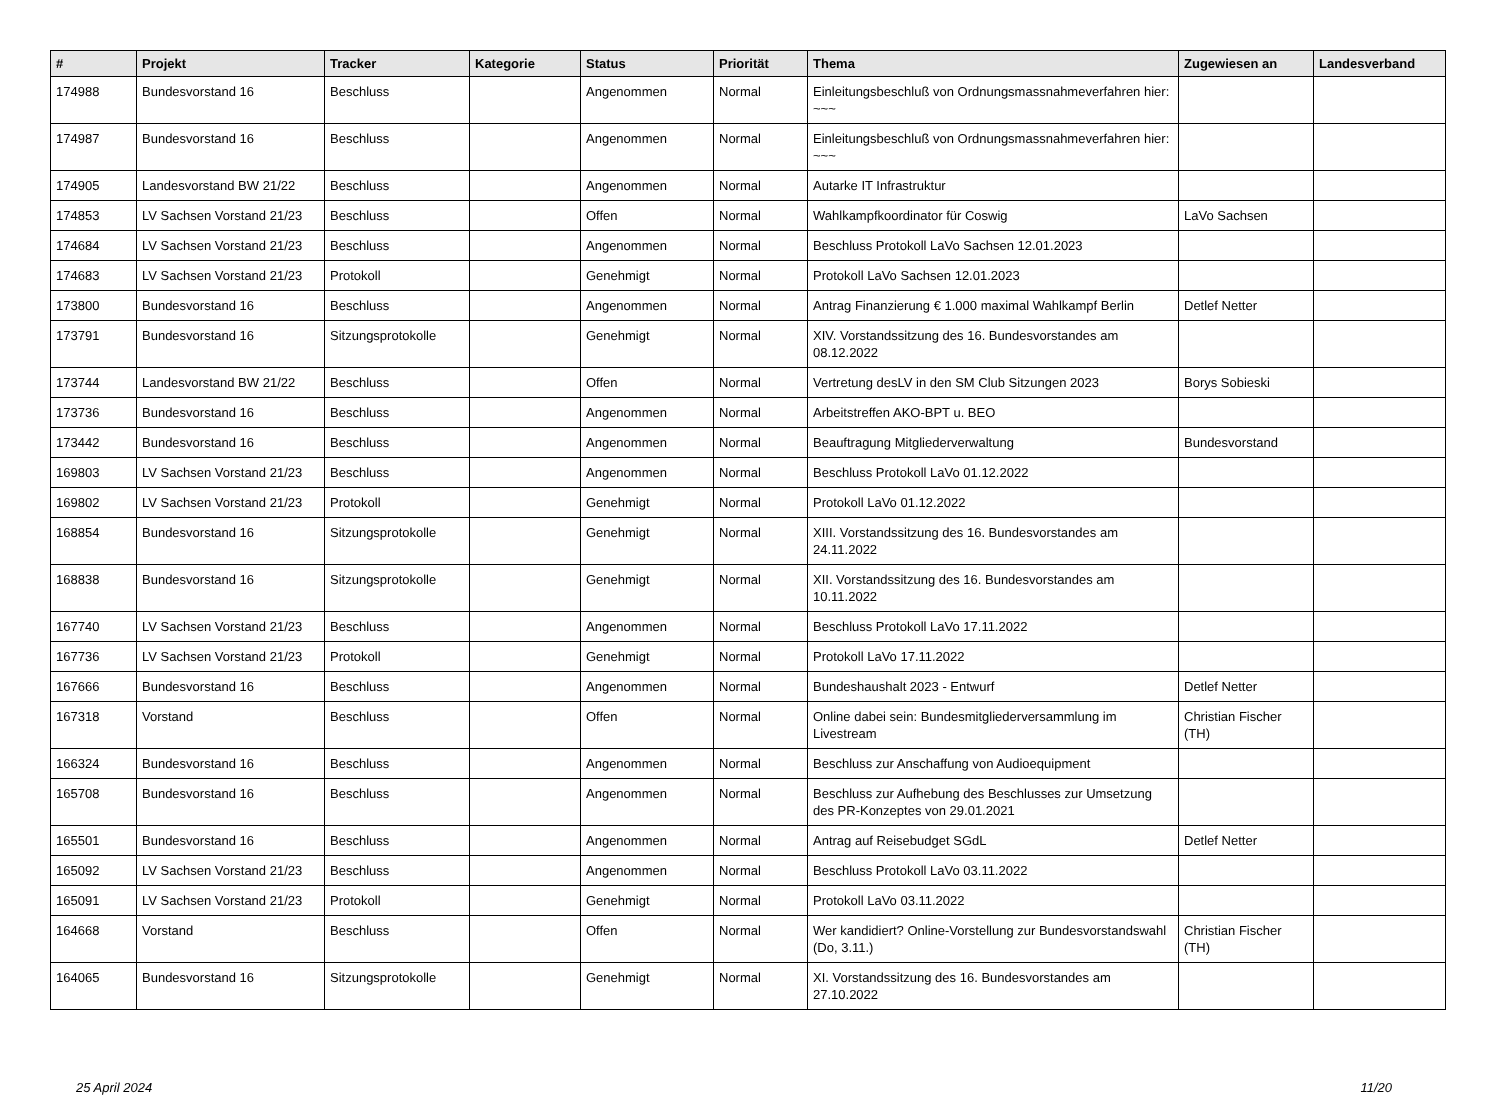| # | Projekt | Tracker | Kategorie | Status | Priorität | Thema | Zugewiesen an | Landesverband |
| --- | --- | --- | --- | --- | --- | --- | --- | --- |
| 174988 | Bundesvorstand 16 | Beschluss | | Angenommen | Normal | Einleitungsbeschluß von Ordnungsmassnahmeverfahren hier: ~~~ | | |
| 174987 | Bundesvorstand 16 | Beschluss | | Angenommen | Normal | Einleitungsbeschluß von Ordnungsmassnahmeverfahren hier: ~~~ | | |
| 174905 | Landesvorstand BW 21/22 | Beschluss | | Angenommen | Normal | Autarke IT Infrastruktur | | |
| 174853 | LV Sachsen Vorstand 21/23 | Beschluss | | Offen | Normal | Wahlkampfkoordinator für Coswig | LaVo Sachsen | |
| 174684 | LV Sachsen Vorstand 21/23 | Beschluss | | Angenommen | Normal | Beschluss Protokoll LaVo Sachsen 12.01.2023 | | |
| 174683 | LV Sachsen Vorstand 21/23 | Protokoll | | Genehmigt | Normal | Protokoll LaVo Sachsen 12.01.2023 | | |
| 173800 | Bundesvorstand 16 | Beschluss | | Angenommen | Normal | Antrag Finanzierung € 1.000 maximal Wahlkampf Berlin | Detlef Netter | |
| 173791 | Bundesvorstand 16 | Sitzungsprotokolle | | Genehmigt | Normal | XIV. Vorstandssitzung des 16. Bundesvorstandes am 08.12.2022 | | |
| 173744 | Landesvorstand BW 21/22 | Beschluss | | Offen | Normal | Vertretung desLV in den SM Club Sitzungen 2023 | Borys Sobieski | |
| 173736 | Bundesvorstand 16 | Beschluss | | Angenommen | Normal | Arbeitstreffen AKO-BPT u. BEO | | |
| 173442 | Bundesvorstand 16 | Beschluss | | Angenommen | Normal | Beauftragung Mitgliederverwaltung | Bundesvorstand | |
| 169803 | LV Sachsen Vorstand 21/23 | Beschluss | | Angenommen | Normal | Beschluss Protokoll LaVo 01.12.2022 | | |
| 169802 | LV Sachsen Vorstand 21/23 | Protokoll | | Genehmigt | Normal | Protokoll LaVo 01.12.2022 | | |
| 168854 | Bundesvorstand 16 | Sitzungsprotokolle | | Genehmigt | Normal | XIII. Vorstandssitzung des 16. Bundesvorstandes am 24.11.2022 | | |
| 168838 | Bundesvorstand 16 | Sitzungsprotokolle | | Genehmigt | Normal | XII. Vorstandssitzung des 16. Bundesvorstandes am 10.11.2022 | | |
| 167740 | LV Sachsen Vorstand 21/23 | Beschluss | | Angenommen | Normal | Beschluss Protokoll LaVo 17.11.2022 | | |
| 167736 | LV Sachsen Vorstand 21/23 | Protokoll | | Genehmigt | Normal | Protokoll LaVo 17.11.2022 | | |
| 167666 | Bundesvorstand 16 | Beschluss | | Angenommen | Normal | Bundeshaushalt 2023 - Entwurf | Detlef Netter | |
| 167318 | Vorstand | Beschluss | | Offen | Normal | Online dabei sein: Bundesmitgliederversammlung im Livestream | Christian Fischer (TH) | |
| 166324 | Bundesvorstand 16 | Beschluss | | Angenommen | Normal | Beschluss zur Anschaffung von Audioequipment | | |
| 165708 | Bundesvorstand 16 | Beschluss | | Angenommen | Normal | Beschluss zur Aufhebung des Beschlusses zur Umsetzung des PR-Konzeptes von 29.01.2021 | | |
| 165501 | Bundesvorstand 16 | Beschluss | | Angenommen | Normal | Antrag auf Reisebudget SGdL | Detlef Netter | |
| 165092 | LV Sachsen Vorstand 21/23 | Beschluss | | Angenommen | Normal | Beschluss Protokoll LaVo 03.11.2022 | | |
| 165091 | LV Sachsen Vorstand 21/23 | Protokoll | | Genehmigt | Normal | Protokoll LaVo 03.11.2022 | | |
| 164668 | Vorstand | Beschluss | | Offen | Normal | Wer kandidiert? Online-Vorstellung zur Bundesvorstandswahl (Do, 3.11.) | Christian Fischer (TH) | |
| 164065 | Bundesvorstand 16 | Sitzungsprotokolle | | Genehmigt | Normal | XI. Vorstandssitzung des 16. Bundesvorstandes am 27.10.2022 | | |
25 April 2024 11/20